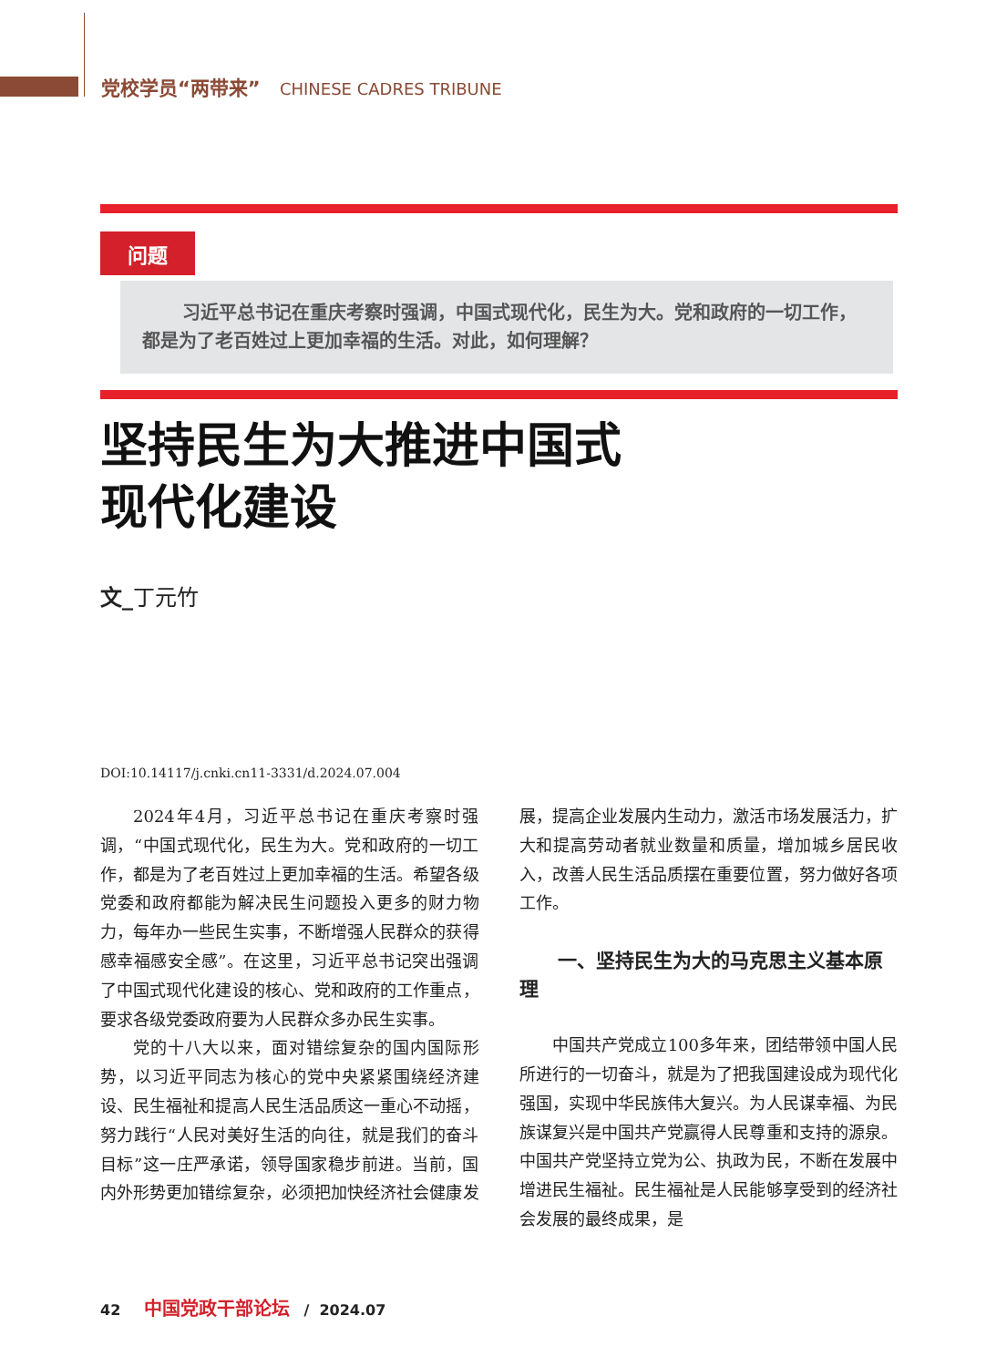党校学员“两带来” CHINESE CADRES TRIBUNE
问题
习近平总书记在重庆考察时强调，中国式现代化，民生为大。党和政府的一切工作，都是为了老百姓过上更加幸福的生活。对此，如何理解？
坚持民生为大推进中国式
现代化建设
文_丁元竹
DOI:10.14117/j.cnki.cn11-3331/d.2024.07.004
2024年4月，习近平总书记在重庆考察时强调，“中国式现代化，民生为大。党和政府的一切工作，都是为了老百姓过上更加幸福的生活。希望各级党委和政府都能为解决民生问题投入更多的财力物力，每年办一些民生实事，不断增强人民群众的获得感幸福感安全感”。在这里，习近平总书记突出强调了中国式现代化建设的核心、党和政府的工作重点，要求各级党委政府要为人民群众多办民生实事。
党的十八大以来，面对错综复杂的国内国际形势，以习近平同志为核心的党中央紧紧围绕经济建设、民生福祉和提高人民生活品质这一重心不动摇，努力践行“人民对美好生活的向往，就是我们的奋斗目标”这一庄严承诺，领导国家稳步前进。当前，国内外形势更加错综复杂，必须把加快经济社会健康发展，提高企业发展内生动力，激活市场发展活力，扩大和提高劳动者就业数量和质量，增加城乡居民收入，改善人民生活品质摆在重要位置，努力做好各项工作。
一、坚持民生为大的马克思主义基本原理
中国共产党成立100多年来，团结带领中国人民所进行的一切奋斗，就是为了把我国建设成为现代化强国，实现中华民族伟大复兴。为人民谋幸福、为民族谋复兴是中国共产党赢得人民尊重和支持的源泉。中国共产党坚持立党为公、执政为民，不断在发展中增进民生福祉。民生福祉是人民能够享受到的经济社会发展的最终成果，是
42 中国党政干部论坛 / 2024.07